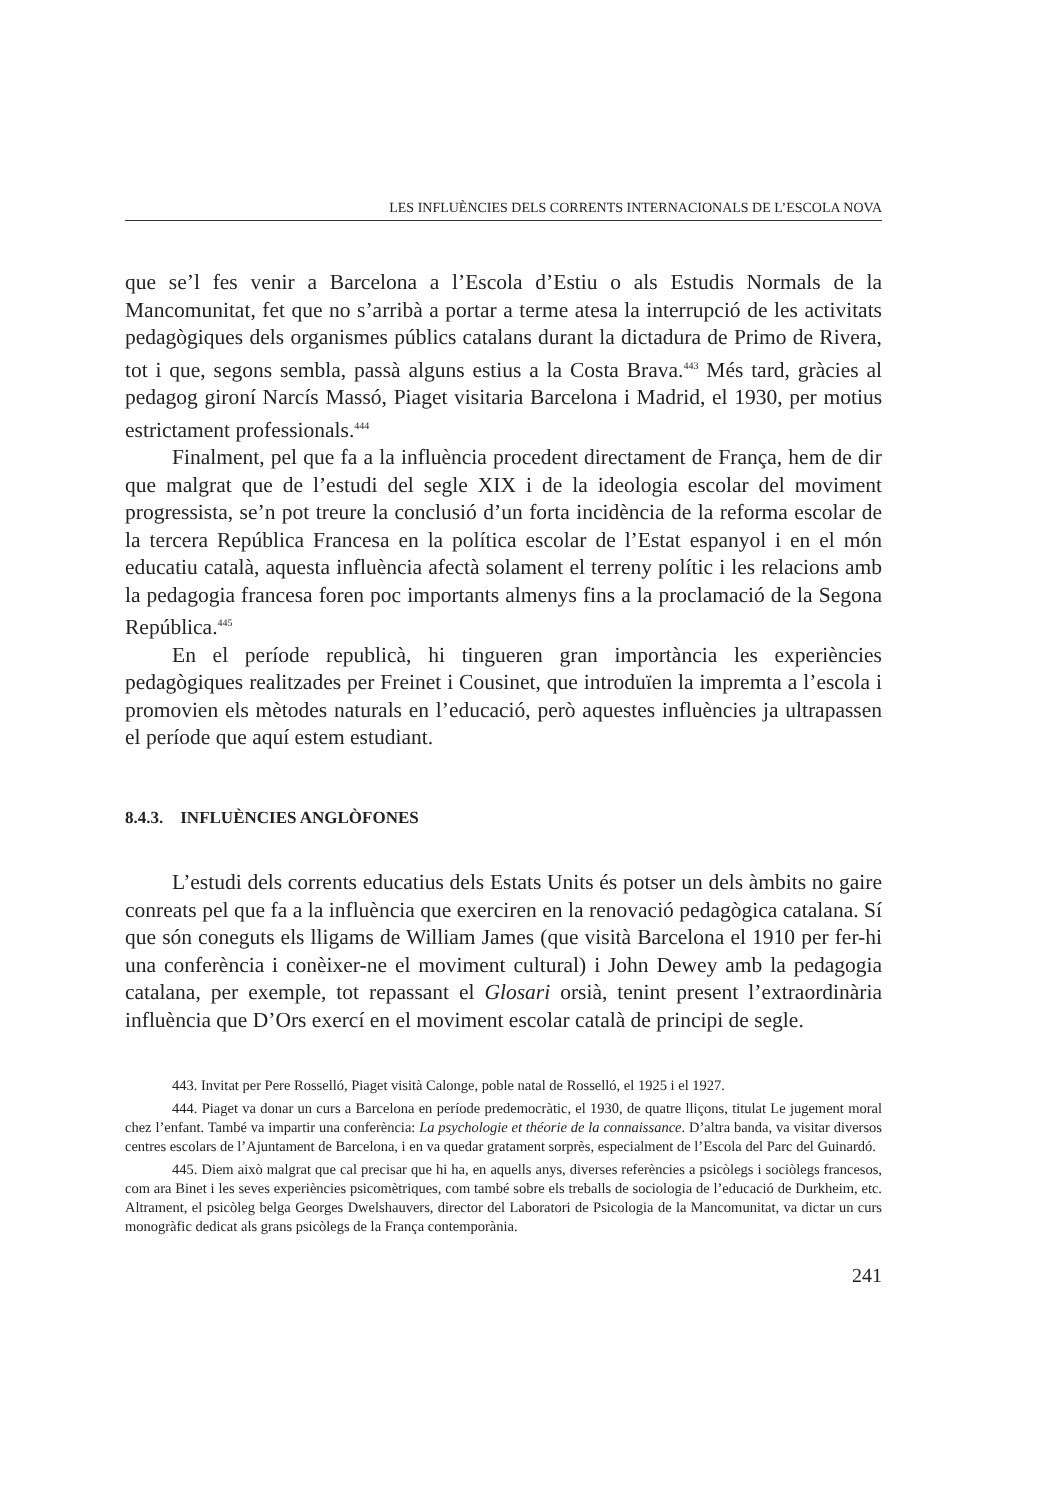LES INFLUÈNCIES DELS CORRENTS INTERNACIONALS DE L’ESCOLA NOVA
que se’l fes venir a Barcelona a l’Escola d’Estiu o als Estudis Normals de la Mancomunitat, fet que no s’arribà a portar a terme atesa la interrupció de les activitats pedagògiques dels organismes públics catalans durant la dictadura de Primo de Rivera, tot i que, segons sembla, passà alguns estius a la Costa Brava.<sup>443</sup> Més tard, gràcies al pedagog gironí Narcís Massó, Piaget visitaria Barcelona i Madrid, el 1930, per motius estrictament professionals.<sup>444</sup>
Finalment, pel que fa a la influència procedent directament de França, hem de dir que malgrat que de l’estudi del segle XIX i de la ideologia escolar del moviment progressista, se’n pot treure la conclusió d’un forta incidència de la reforma escolar de la tercera República Francesa en la política escolar de l’Estat espanyol i en el món educatiu català, aquesta influència afectà solament el terreny polític i les relacions amb la pedagogia francesa foren poc importants almenys fins a la proclamació de la Segona República.<sup>445</sup>
En el període republicà, hi tingueren gran importància les experiències pedagògiques realitzades per Freinet i Cousinet, que introduïen la impremta a l’escola i promovien els mètodes naturals en l’educació, però aquestes influències ja ultrapassen el període que aquí estem estudiant.
8.4.3. INFLUÈNCIES ANGLÒFONES
L’estudi dels corrents educatius dels Estats Units és potser un dels àmbits no gaire conreats pel que fa a la influència que exerciren en la renovació pedagògica catalana. Sí que són coneguts els lligams de William James (que visità Barcelona el 1910 per fer-hi una conferència i conèixer-ne el moviment cultural) i John Dewey amb la pedagogia catalana, per exemple, tot repassant el Glosari orsià, tenint present l’extraordinària influència que D’Ors exercí en el moviment escolar català de principi de segle.
443. Invitat per Pere Rosselló, Piaget visità Calonge, poble natal de Rosselló, el 1925 i el 1927.
444. Piaget va donar un curs a Barcelona en període predemocràtic, el 1930, de quatre lliçons, titulat Le jugement moral chez l’enfant. També va impartir una conferència: La psychologie et théorie de la connaissance. D’altra banda, va visitar diversos centres escolars de l’Ajuntament de Barcelona, i en va quedar gratament sorprès, especialment de l’Escola del Parc del Guinardó.
445. Diem això malgrat que cal precisar que hi ha, en aquells anys, diverses referències a psicòlegs i sociòlegs francesos, com ara Binet i les seves experiències psicomètriques, com també sobre els treballs de sociologia de l’educació de Durkheim, etc. Altrament, el psicòleg belga Georges Dwelshauvers, director del Laboratori de Psicologia de la Mancomunitat, va dictar un curs monogràfic dedicat als grans psicòlegs de la França contemporània.
241